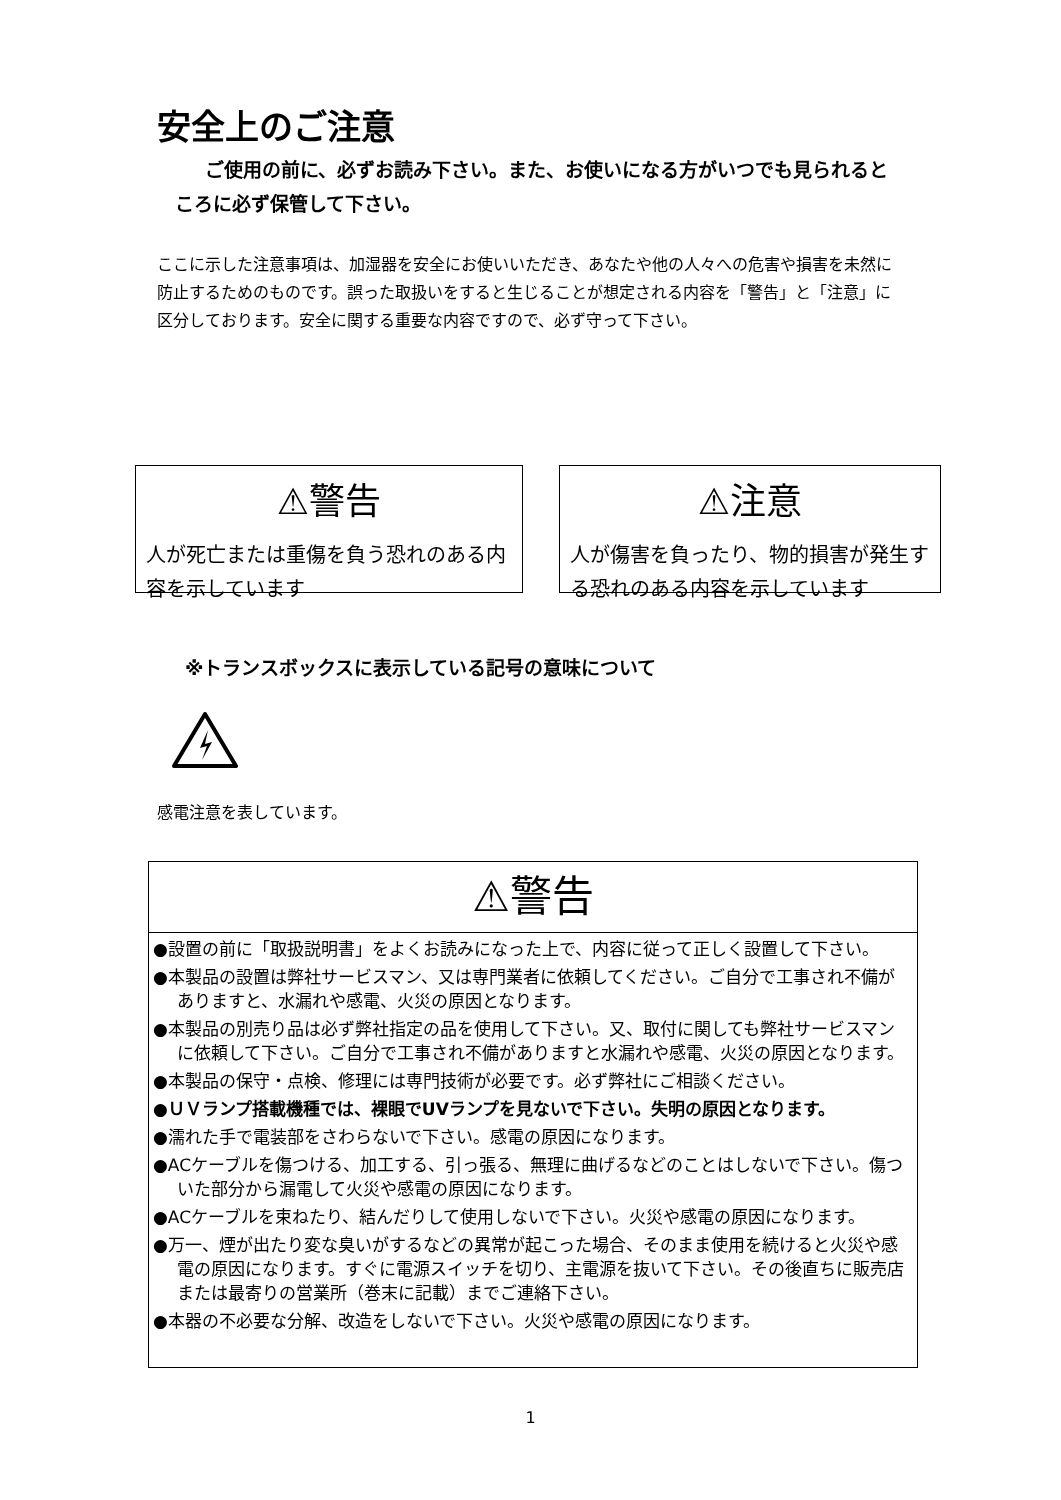安全上のご注意
ご使用の前に、必ずお読み下さい。また、お使いになる方がいつでも見られるところに必ず保管して下さい。
ここに示した注意事項は、加湿器を安全にお使いいただき、あなたや他の人々への危害や損害を未然に防止するためのものです。誤った取扱いをすると生じることが想定される内容を「警告」と「注意」に区分しております。安全に関する重要な内容ですので、必ず守って下さい。
⚠警告
人が死亡または重傷を負う恐れのある内容を示しています
⚠注意
人が傷害を負ったり、物的損害が発生する恐れのある内容を示しています
※トランスボックスに表示している記号の意味について
感電注意を表しています。
⚠警告
●設置の前に「取扱説明書」をよくお読みになった上で、内容に従って正しく設置して下さい。
●本製品の設置は弊社サービスマン、又は専門業者に依頼してください。ご自分で工事され不備がありますと、水漏れや感電、火災の原因となります。
●本製品の別売り品は必ず弊社指定の品を使用して下さい。又、取付に関しても弊社サービスマンに依頼して下さい。ご自分で工事され不備がありますと水漏れや感電、火災の原因となります。
●本製品の保守・点検、修理には専門技術が必要です。必ず弊社にご相談ください。
●ＵＶランプ搭載機種では、裸眼でUVランプを見ないで下さい。失明の原因となります。
●濡れた手で電装部をさわらないで下さい。感電の原因になります。
●ACケーブルを傷つける、加工する、引っ張る、無理に曲げるなどのことはしないで下さい。傷ついた部分から漏電して火災や感電の原因になります。
●ACケーブルを束ねたり、結んだりして使用しないで下さい。火災や感電の原因になります。
●万一、煙が出たり変な臭いがするなどの異常が起こった場合、そのまま使用を続けると火災や感電の原因になります。すぐに電源スイッチを切り、主電源を抜いて下さい。その後直ちに販売店または最寄りの営業所（巻末に記載）までご連絡下さい。
●本器の不必要な分解、改造をしないで下さい。火災や感電の原因になります。
1